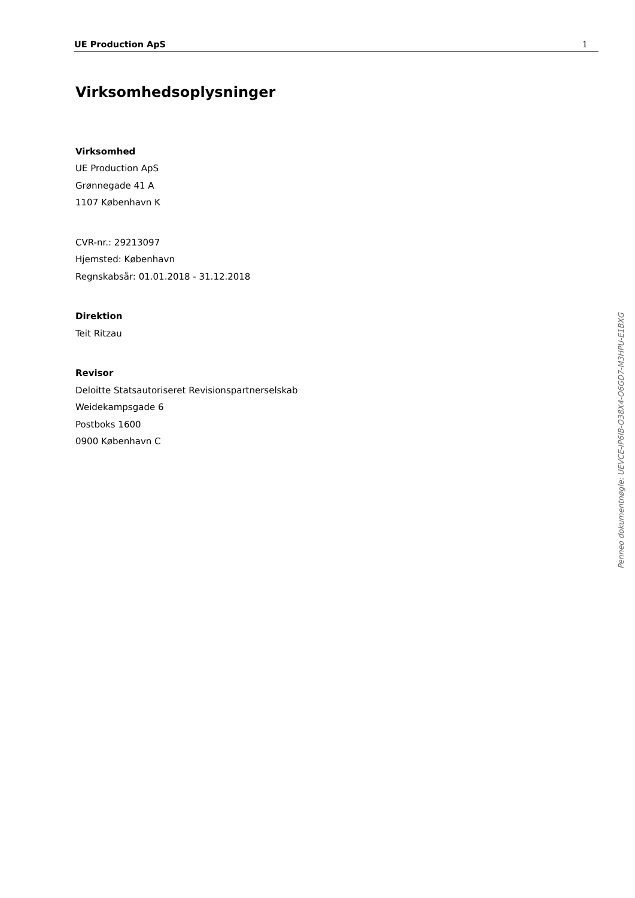UE Production ApS 1
Virksomhedsoplysninger
Virksomhed
UE Production ApS
Grønnegade 41 A
1107 København K
CVR-nr.: 29213097
Hjemsted: København
Regnskabsår: 01.01.2018 - 31.12.2018
Direktion
Teit Ritzau
Revisor
Deloitte Statsautoriseret Revisionspartnerselskab
Weidekampsgade 6
Postboks 1600
0900 København C
Penneo dokumentnøgle: UEVCE-IP6IB-O38X4-O6GD7-M3HPU-E1BXG